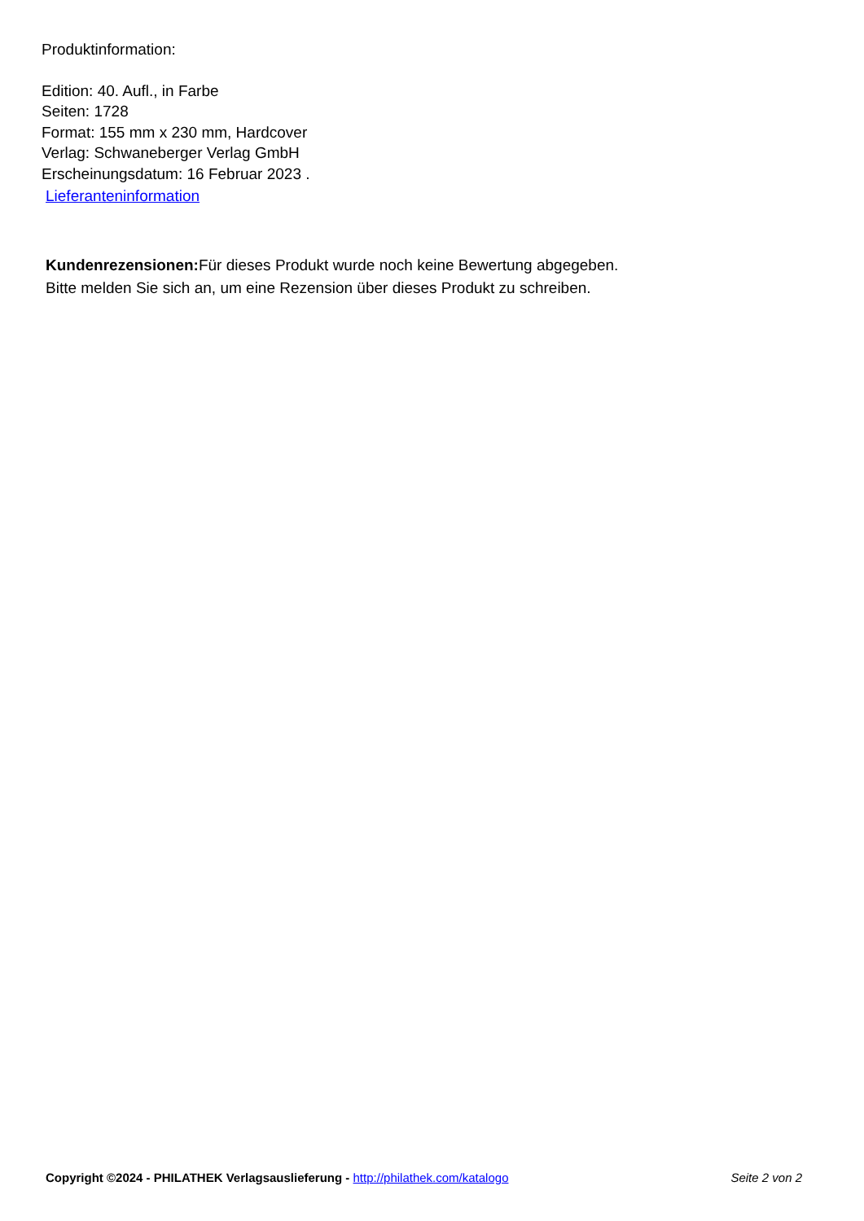Produktinformation:
Edition: 40. Aufl., in Farbe
Seiten: 1728
Format: 155 mm x 230 mm, Hardcover
Verlag: Schwaneberger Verlag GmbH
Erscheinungsdatum: 16 Februar 2023 .
Lieferanteninformation
Kundenrezensionen: Für dieses Produkt wurde noch keine Bewertung abgegeben.
Bitte melden Sie sich an, um eine Rezension über dieses Produkt zu schreiben.
Copyright ©2024 - PHILATHEK Verlagsauslieferung - http://philathek.com/katalogo Seite 2 von 2